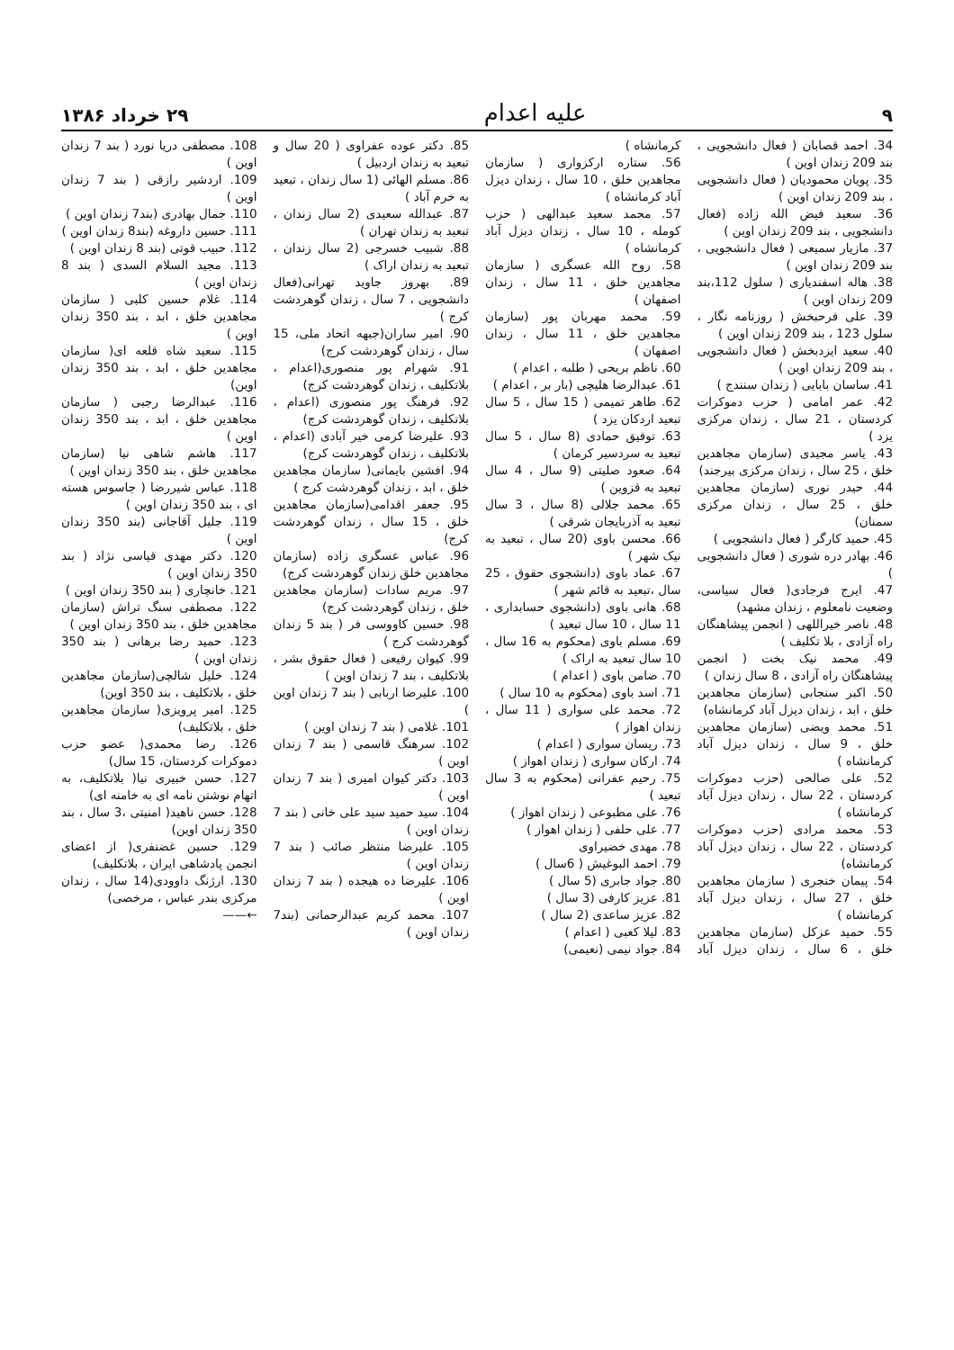۹ علیه اعدام ۲۹ خرداد ۱۳۸۶
34. احمد قصابان ( فعال دانشجویی ، بند 209 زندان اوین )
35. پویان محمودیان ( فعال دانشجویی ، بند 209 زندان اوین )
36. سعید فیض الله زاده (فعال دانشجویی ، بند 209 زندان اوین )
37. مازیار سمیعی ( فعال دانشجویی ، بند 209 زندان اوین )
38. هاله اسفندیاری ( سلول 112،بند 209 زندان اوین )
39. علی فرحبخش ( روزنامه نگار ، سلول 123 ، بند 209 زندان اوین )
40. سعید ایزدبخش ( فعال دانشجویی ، بند 209 زندان اوین )
41. ساسان بابایی ( زندان سنندج )
42. عمر امامی ( حزب دموکرات کردستان ، 21 سال ، زندان مرکزی یزد )
43. یاسر مجیدی (سازمان مجاهدین خلق ، 25 سال ، زندان مرکزی بیرجند)
44. حیدر نوری (سازمان مجاهدین خلق ، 25 سال ، زندان مرکزی سمنان)
45. حمید کارگر ( فعال دانشجویی )
46. بهادر دره شوری ( فعال دانشجویی )
47. ایرج فرجادی( فعال سیاسی، وضعیت نامعلوم ، زندان مشهد)
48. ناصر خیراللهی ( انجمن پیشاهنگان راه آزادی ، بلا تکلیف )
49. محمد نیک بخت ( انجمن پیشاهنگان راه آزادی ، 8 سال زندان )
50. اکبر سنجابی (سازمان مجاهدین خلق ، ابد ، زندان دیزل آباد کرمانشاه)
51. محمد ویضی (سازمان مجاهدین خلق ، 9 سال ، زندان دیزل آباد کرمانشاه )
52. علی صالحی (حزب دموکرات کردستان ، 22 سال ، زندان دیزل آباد کرمانشاه )
53. محمد مرادی (حزب دموکرات کردستان ، 22 سال ، زندان دیزل آباد کرمانشاه)
54. پیمان خنجری ( سازمان مجاهدین خلق ، 27 سال ، زندان دیزل آباد کرمانشاه )
55. حمید عزکل (سازمان مجاهدین خلق ، 6 سال ، زندان دیزل آباد کرمانشاه )
56. ستاره ارکزواری ( سازمان مجاهدین خلق ، 10 سال ، زندان دیزل آباد کرمانشاه )
57. محمد سعید عبدالهی ( حزب کومله ، 10 سال ، زندان دیزل آباد کرمانشاه )
58. روح الله عسگری ( سازمان مجاهدین خلق ، 11 سال ، زندان اصفهان )
59. محمد مهربان پور (سازمان مجاهدین خلق ، 11 سال ، زندان اصفهان )
60. ناظم بریحی ( طلبه ، اعدام )
61. عبدالرضا هلیچی (بار بر ، اعدام )
62. طاهر تمیمی ( 15 سال ، 5 سال تبعید اردکان یزد )
63. توفیق حمادی (8 سال ، 5 سال تبعید به سردسیر کرمان )
64. صعود صلیتی (9 سال ، 4 سال تبعید به قزوین )
65. محمد جلالی (8 سال ، 3 سال تبعید به آذربایجان شرقی )
66. محسن باوی (20 سال ، تبعید به نیک شهر )
67. عماد باوی (دانشجوی حقوق ، 25 سال ،تبعید به قائم شهر )
68. هانی باوی (دانشجوی حسابداری ، 11 سال ، 10 سال تبعید )
69. مسلم باوی (محکوم به 16 سال ، 10 سال تبعید به اراک )
70. ضامن باوی ( اعدام )
71. اسد باوی (محکوم به 10 سال )
72. محمد علی سواری ( 11 سال ، زندان اهواز )
73. ریسان سواری ( اعدام )
74. ارکان سواری ( زندان اهواز )
75. رحیم عفرانی (محکوم به 3 سال تبعید )
76. علی مطبوعی ( زندان اهواز )
77. علی حلفی ( زندان اهواز )
78. مهدی خضیراوی
79. احمد البوغیش ( 6سال )
80. جواد جابری (5 سال )
81. عزیز کارفی (3 سال )
82. عزیز ساعدی (2 سال )
83. لیلا کعبی ( اعدام )
84. جواد نیمی (نعیمی)
85. دکتر عوده عفراوی ( 20 سال و تبعید به زندان اردبیل )
86. مسلم الهائی (1 سال زندان ، تبعید به خرم آباد )
87. عبدالله سعیدی (2 سال زندان ، تبعید به زندان تهران )
88. شبیب خسرجی (2 سال زندان ، تبعید به زندان اراک )
89. بهروز جاوید تهرانی(فعال دانشجویی ، 7 سال ، زندان گوهردشت کرج )
90. امیر ساران(جبهه اتحاد ملی، 15 سال ، زندان گوهردشت کرج)
91. شهرام پور منصوری(اعدام ، بلاتکلیف ، زندان گوهردشت کرج)
92. فرهنگ پور منصوری (اعدام ، بلاتکلیف ، زندان گوهردشت کرج)
93. علیرضا کرمی خیر آبادی (اعدام ، بلاتکلیف ، زندان گوهردشت کرج)
94. افشین بایمانی( سازمان مجاهدین خلق ، ابد ، زندان گوهردشت کرج )
95. جعفر اقدامی(سازمان مجاهدین خلق ، 15 سال ، زندان گوهردشت کرج)
96. عباس عسگری زاده (سازمان مجاهدین خلق زندان گوهردشت کرج)
97. مریم سادات (سازمان مجاهدین خلق ، زندان گوهردشت کرج)
98. حسین کاووسی فر ( بند 5 زندان گوهردشت کرج )
99. کیوان رفیعی ( فعال حقوق بشر ، بلاتکلیف ، بند 7 زندان اوین )
100. علیرضا اربابی ( بند 7 زندان اوین )
101. غلامی ( بند 7 زندان اوین )
102. سرهنگ قاسمی ( بند 7 زندان اوین )
103. دکتر کیوان امیری ( بند 7 زندان اوین )
104. سید حمید سید علی خانی ( بند 7 زندان اوین )
105. علیرضا منتظر صائب ( بند 7 زندان اوین )
106. علیرضا ده هیجده ( بند 7 زندان اوین )
107. محمد کریم عبدالرحمانی (بند7 زندان اوین )
108. مصطفی دریا نورد ( بند 7 زندان اوین )
109. اردشیر رازقی ( بند 7 زندان اوین )
110. جمال بهادری (بند7 زندان اوین )
111. حسین داروغه (بند8 زندان اوین )
112. حبیب قوتی (بند 8 زندان اوین )
113. مجید السلام السدی ( بند 8 زندان اوین )
114. غلام حسین کلبی ( سازمان مجاهدین خلق ، ابد ، بند 350 زندان اوین )
115. سعید شاه قلعه ای( سازمان مجاهدین خلق ، ابد ، بند 350 زندان اوین)
116. عبدالرضا رجبی ( سازمان مجاهدین خلق ، ابد ، بند 350 زندان اوین )
117. هاشم شاهی نیا (سازمان مجاهدین خلق ، بند 350 زندان اوین )
118. عباس شیررضا ( جاسوس هسته ای ، بند 350 زندان اوین )
119. جلیل آقاجانی (بند 350 زندان اوین )
120. دکتر مهدی قیاسی نژاد ( بند 350 زندان اوین )
121. خانچاری ( بند 350 زندان اوین )
122. مصطفی سنگ تراش (سازمان مجاهدین خلق ، بند 350 زندان اوین )
123. حمید رضا برهانی ( بند 350 زندان اوین )
124. خلیل شالچی(سازمان مجاهدین خلق ، بلاتکلیف ، بند 350 اوین)
125. امیر پرویزی( سازمان مجاهدین خلق ، بلاتکلیف)
126. رضا محمدی( عضو حزب دموکرات کردستان، 15 سال)
127. حسن خبیری نیا( بلاتکلیف، به اتهام نوشتن نامه ای به خامنه ای)
128. حسن ناهید( امنیتی ،3 سال ، بند 350 زندان اوین)
129. حسین غضنفری( از اعضای انجمن پادشاهی ایران ، بلاتکلیف)
130. ارژنگ داوودی(14 سال ، زندان مرکزی بندر عباس ، مرخصی)
←——